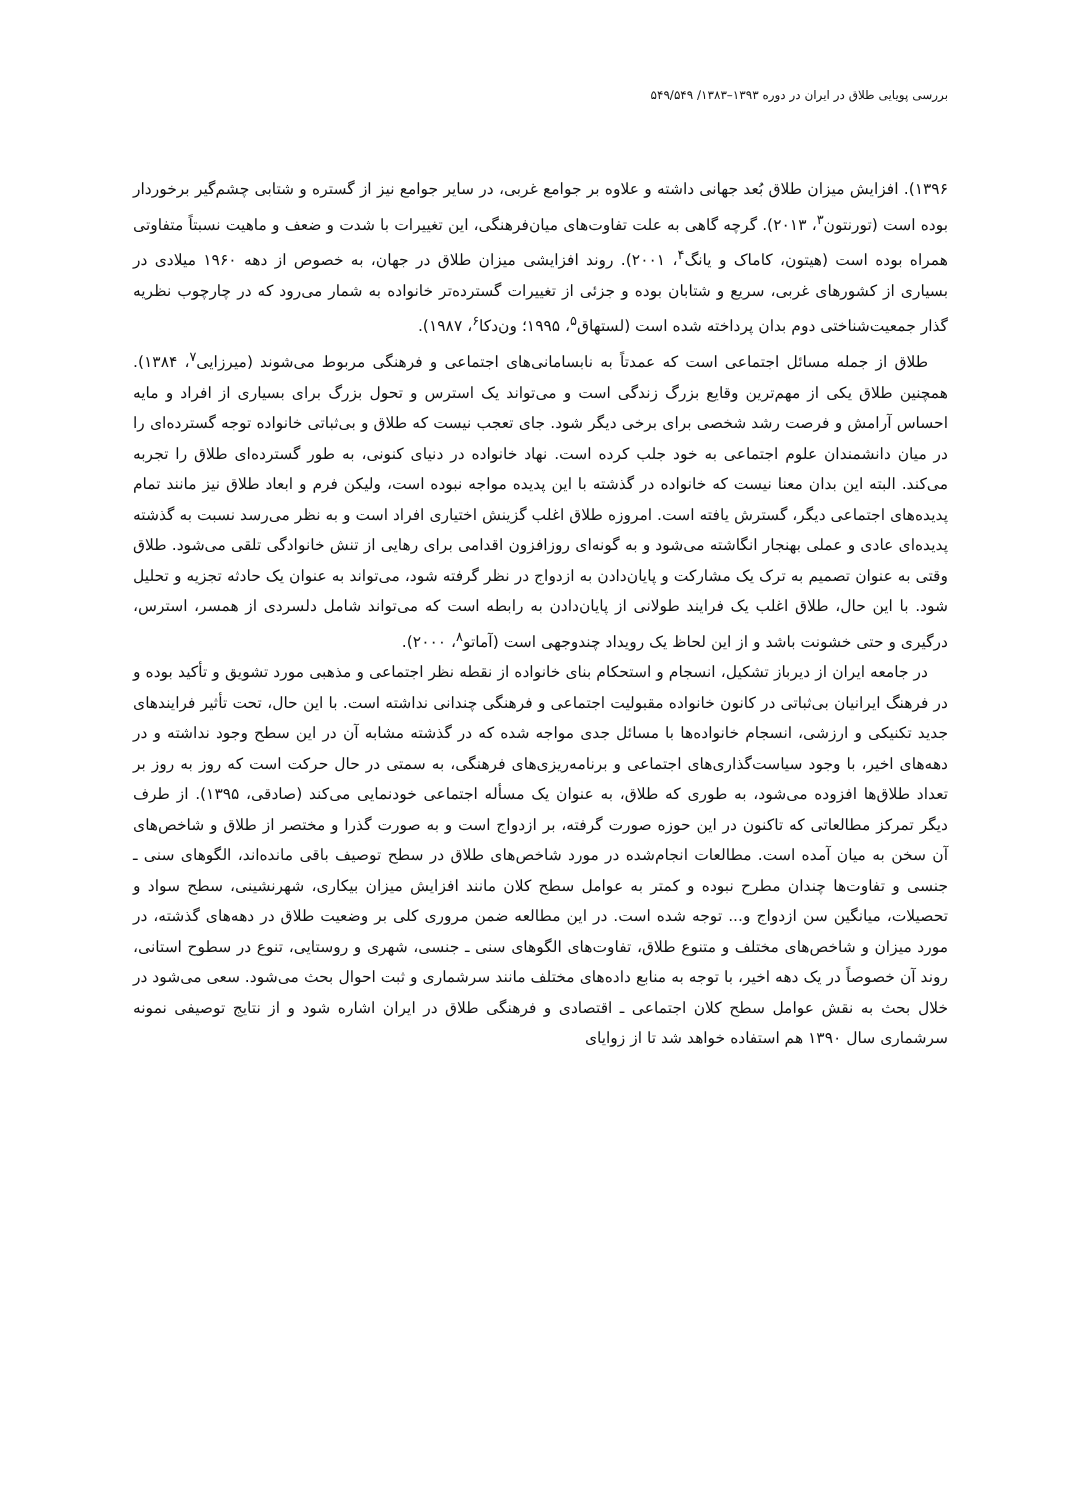بررسی پویایی طلاق در ایران در دوره ۱۳۹۳–۱۳۸۳/ ۵۴۹/۵۴۹
۱۳۹۶). افزایش میزان طلاق بُعد جهانی داشته و علاوه بر جوامع غربی، در سایر جوامع نیز از گستره و شتابی چشم‌گیر برخوردار بوده است (تورنتون<sup>۳</sup>، ۲۰۱۳). گرچه گاهی به علت تفاوت‌های میان‌فرهنگی، این تغییرات با شدت و ضعف و ماهیت نسبتاً متفاوتی همراه بوده است (هیتون، کاماک و یانگ<sup>۴</sup>، ۲۰۰۱). روند افزایشی میزان طلاق در جهان، به خصوص از دهه ۱۹۶۰ میلادی در بسیاری از کشورهای غربی، سریع و شتابان بوده و جزئی از تغییرات گسترده‌تر خانواده به شمار می‌رود که در چارچوب نظریه گذار جمعیت‌شناختی دوم بدان پرداخته شده است (لستهاق<sup>۵</sup>، ۱۹۹۵؛ ون‌دکا<sup>۶</sup>، ۱۹۸۷).
طلاق از جمله مسائل اجتماعی است که عمدتاً به نابسامانی‌های اجتماعی و فرهنگی مربوط می‌شوند (میرزایی<sup>۷</sup>، ۱۳۸۴). همچنین طلاق یکی از مهم‌ترین وقایع بزرگ زندگی است و می‌تواند یک استرس و تحول بزرگ برای بسیاری از افراد و مایه احساس آرامش و فرصت رشد شخصی برای برخی دیگر شود. جای تعجب نیست که طلاق و بی‌ثباتی خانواده توجه گسترده‌ای را در میان دانشمندان علوم اجتماعی به خود جلب کرده است. نهاد خانواده در دنیای کنونی، به طور گسترده‌ای طلاق را تجربه می‌کند. البته این بدان معنا نیست که خانواده در گذشته با این پدیده مواجه نبوده است، ولیکن فرم و ابعاد طلاق نیز مانند تمام پدیده‌های اجتماعی دیگر، گسترش یافته است. امروزه طلاق اغلب گزینش اختیاری افراد است و به نظر می‌رسد نسبت به گذشته پدیده‌ای عادی و عملی بهنجار انگاشته می‌شود و به گونه‌ای روزافزون اقدامی برای رهایی از تنش خانوادگی تلقی می‌شود. طلاق وقتی به عنوان تصمیم به ترک یک مشارکت و پایان‌دادن به ازدواج در نظر گرفته شود، می‌تواند به عنوان یک حادثه تجزیه و تحلیل شود. با این حال، طلاق اغلب یک فرایند طولانی از پایان‌دادن به رابطه است که می‌تواند شامل دلسردی از همسر، استرس، درگیری و حتی خشونت باشد و از این لحاظ یک رویداد چندوجهی است (آماتو<sup>۸</sup>، ۲۰۰۰).
در جامعه ایران از دیرباز تشکیل، انسجام و استحکام بنای خانواده از نقطه نظر اجتماعی و مذهبی مورد تشویق و تأکید بوده و در فرهنگ ایرانیان بی‌ثباتی در کانون خانواده مقبولیت اجتماعی و فرهنگی چندانی نداشته است. با این حال، تحت تأثیر فرایندهای جدید تکنیکی و ارزشی، انسجام خانواده‌ها با مسائل جدی مواجه شده که در گذشته مشابه آن در این سطح وجود نداشته و در دهه‌های اخیر، با وجود سیاست‌گذاری‌های اجتماعی و برنامه‌ریزی‌های فرهنگی، به سمتی در حال حرکت است که روز به روز بر تعداد طلاق‌ها افزوده می‌شود، به طوری که طلاق، به عنوان یک مسأله اجتماعی خودنمایی می‌کند (صادقی، ۱۳۹۵). از طرف دیگر تمرکز مطالعاتی که تاکنون در این حوزه صورت گرفته، بر ازدواج است و به صورت گذرا و مختصر از طلاق و شاخص‌های آن سخن به میان آمده است. مطالعات انجام‌شده در مورد شاخص‌های طلاق در سطح توصیف باقی مانده‌اند، الگوهای سنی ـ جنسی و تفاوت‌ها چندان مطرح نبوده و کمتر به عوامل سطح کلان مانند افزایش میزان بیکاری، شهرنشینی، سطح سواد و تحصیلات، میانگین سن ازدواج و... توجه شده است. در این مطالعه ضمن مروری کلی بر وضعیت طلاق در دهه‌های گذشته، در مورد میزان و شاخص‌های مختلف و متنوع طلاق، تفاوت‌های الگوهای سنی ـ جنسی، شهری و روستایی، تنوع در سطوح استانی، روند آن خصوصاً در یک دهه اخیر، با توجه به منابع داده‌های مختلف مانند سرشماری و ثبت احوال بحث می‌شود. سعی می‌شود در خلال بحث به نقش عوامل سطح کلان اجتماعی ـ اقتصادی و فرهنگی طلاق در ایران اشاره شود و از نتایج توصیفی نمونه سرشماری سال ۱۳۹۰ هم استفاده خواهد شد تا از زوایای